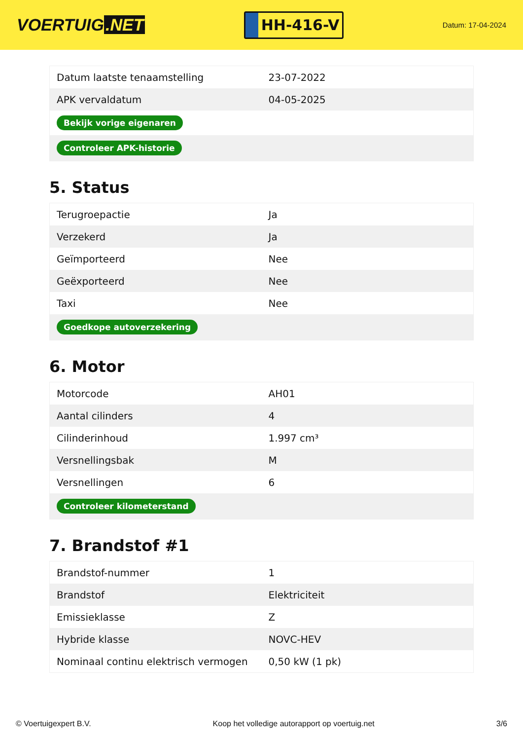VOERTUIG.NET
HH-416-V
Datum: 17-04-2024
| Datum laatste tenaamstelling | 23-07-2022 |
| APK vervaldatum | 04-05-2025 |
| Bekijk vorige eigenaren | |
| Controleer APK-historie | |
5. Status
| Terugroepactie | Ja |
| Verzekerd | Ja |
| Geïmporteerd | Nee |
| Geëxporteerd | Nee |
| Taxi | Nee |
| Goedkope autoverzekering | |
6. Motor
| Motorcode | AH01 |
| Aantal cilinders | 4 |
| Cilinderinhoud | 1.997 cm³ |
| Versnellingsbak | M |
| Versnellingen | 6 |
| Controleer kilometerstand | |
7. Brandstof #1
| Brandstof-nummer | 1 |
| Brandstof | Elektriciteit |
| Emissieklasse | Z |
| Hybride klasse | NOVC-HEV |
| Nominaal continu elektrisch vermogen | 0,50 kW (1 pk) |
© Voertuigexpert B.V. Koop het volledige autorapport op voertuig.net 3/6